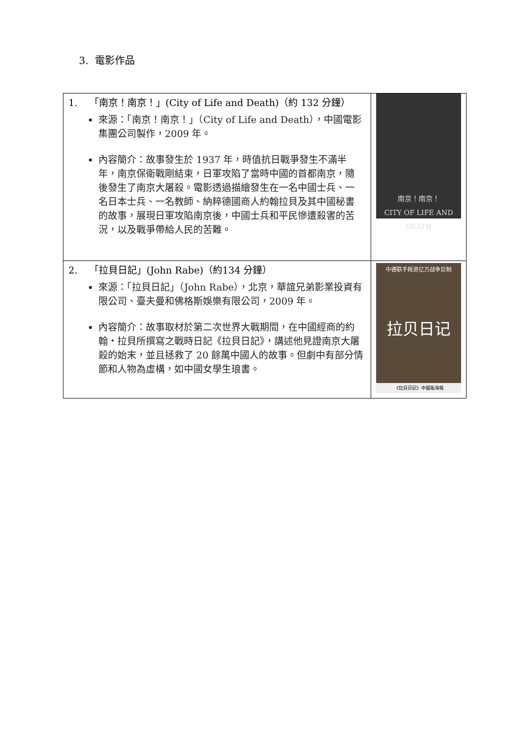3. 電影作品
| 1. 「南京！南京！」(City of Life and Death)（約 132 分鐘） 來源：「南京！南京！」（City of Life and Death），中國電影集團公司製作，2009 年。 內容簡介：故事發生於 1937 年，時值抗日戰爭發生不滿半年，南京保衛戰剛結束，日軍攻陷了當時中國的首都南京，隨後發生了南京大屠殺。電影透過描繪發生在一名中國士兵、一名日本士兵、一名教師、納粹德國商人約翰拉貝及其中國秘書的故事，展現日軍攻陷南京後，中國士兵和平民慘遭殺害的苦況，以及戰爭帶給人民的苦難。 | 南京！南京！ CITY OF LIFE AND DEATH |
| 2. 「拉貝日記」(John Rabe)（約134 分鐘） 來源：「拉貝日記」（John Rabe），北京，華誼兄弟影業投資有限公司、臺夫曼和佛格斯娛樂有限公司，2009 年。 內容簡介：故事取材於第二次世界大戰期間，在中國經商的約翰・拉貝所撰寫之戰時日記《拉貝日記》，講述他見證南京大屠殺的始末，並且拯救了 20 餘萬中國人的故事。但劇中有部分情節和人物為虛構，如中國女學生琅書。 | 中德联手耗资亿万战争巨制 拉贝日记 《拉貝日記》中國版海報 |